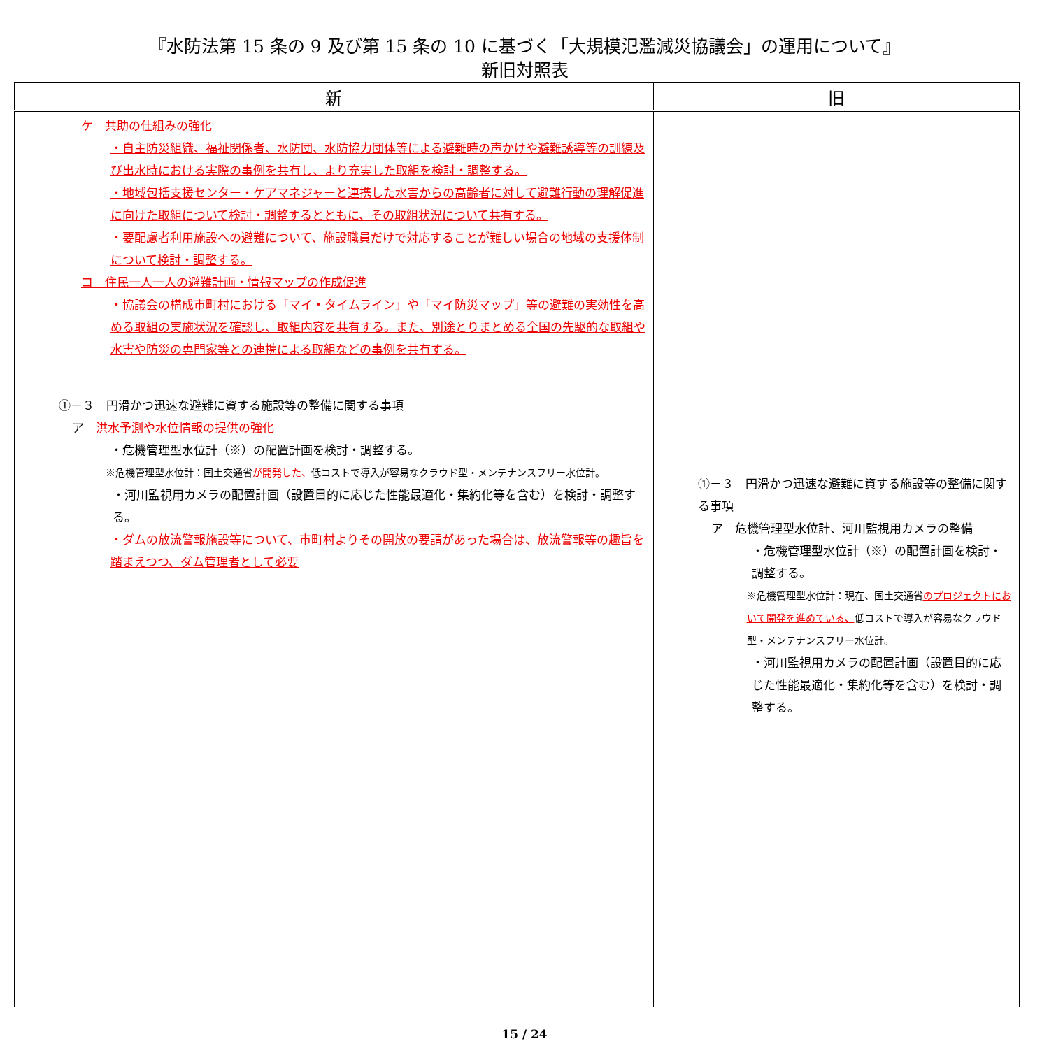『水防法第 15 条の 9 及び第 15 条の 10 に基づく「大規模氾濫減災協議会」の運用について』
新旧対照表
| 新 | 旧 |
| --- | --- |
| ケ 共助の仕組みの強化 ・自主防災組織、福祉関係者、水防団、水防協力団体等による避難時の声かけや避難誘導等の訓練及び出水時における実際の事例を共有し、より充実した取組を検討・調整する。 ・地域包括支援センター・ケアマネジャーと連携した水害からの高齢者に対して避難行動の理解促進に向けた取組について検討・調整するとともに、その取組状況について共有する。 ・要配慮者利用施設への避難について、施設職員だけで対応することが難しい場合の地域の支援体制について検討・調整する。 コ 住民一人一人の避難計画・情報マップの作成促進 ・協議会の構成市町村における「マイ・タイムライン」や「マイ防災マップ」等の避難の実効性を高める取組の実施状況を確認し、取組内容を共有する。また、別途とりまとめる全国の先駆的な取組や水害や防災の専門家等との連携による取組などの事例を共有する。 ①－３ 円滑かつ迅速な避難に資する施設等の整備に関する事項 ア 洪水予測や水位情報の提供の強化 ・危機管理型水位計（※）の配置計画を検討・調整する。 ※危機管理型水位計：国土交通省 が開発した、 低コストで導入が容易なクラウド型・メンテナンスフリー水位計。 ・河川監視用カメラの配置計画（設置目的に応じた性能最適化・集約化等を含む）を検討・調整する。 ・ダムの放流警報施設等について、市町村よりその開放の要請があった場合は、放流警報等の趣旨を踏まえつつ、ダム管理者として必要 | ①－３ 円滑かつ迅速な避難に資する施設等の整備に関する事項 ア 危機管理型水位計、河川監視用カメラの整備 ・危機管理型水位計（※）の配置計画を検討・調整する。 ※危機管理型水位計：現在、国土交通省 のプロジェクトにおいて開発を進めている、 低コストで導入が容易なクラウド型・メンテナンスフリー水位計。 ・河川監視用カメラの配置計画（設置目的に応じた性能最適化・集約化等を含む）を検討・調整する。 |
15 / 24